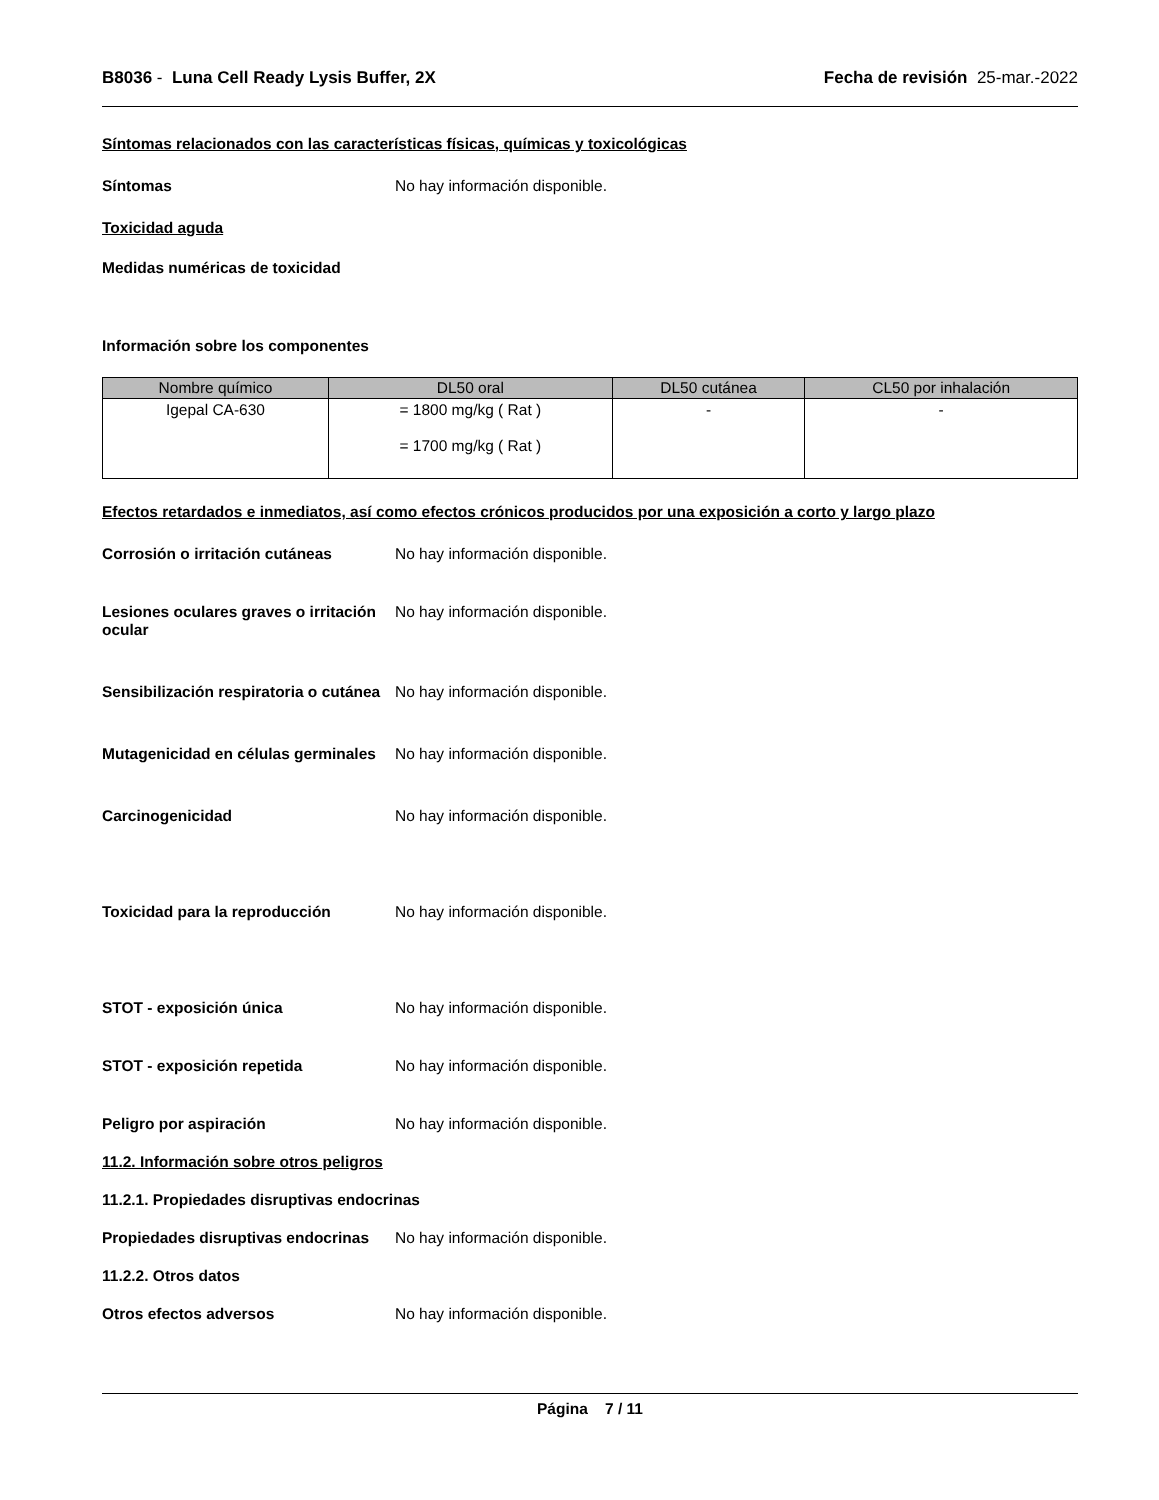B8036 - Luna Cell Ready Lysis Buffer, 2X Fecha de revisión 25-mar.-2022
Síntomas relacionados con las características físicas, químicas y toxicológicas
Síntomas No hay información disponible.
Toxicidad aguda
Medidas numéricas de toxicidad
Información sobre los componentes
| Nombre químico | DL50 oral | DL50 cutánea | CL50 por inhalación |
| --- | --- | --- | --- |
| Igepal CA-630 | = 1800 mg/kg ( Rat ) = 1700 mg/kg ( Rat ) | - | - |
Efectos retardados e inmediatos, así como efectos crónicos producidos por una exposición a corto y largo plazo
Corrosión o irritación cutáneas No hay información disponible.
Lesiones oculares graves o irritación ocular
No hay información disponible.
Sensibilización respiratoria o cutánea
No hay información disponible.
Mutagenicidad en células germinales
No hay información disponible.
Carcinogenicidad No hay información disponible.
Toxicidad para la reproducción No hay información disponible.
STOT - exposición única No hay información disponible.
STOT - exposición repetida No hay información disponible.
Peligro por aspiración No hay información disponible.
11.2. Información sobre otros peligros
11.2.1. Propiedades disruptivas endocrinas
Propiedades disruptivas endocrinas
No hay información disponible.
11.2.2. Otros datos
Otros efectos adversos No hay información disponible.
Página 7 / 11